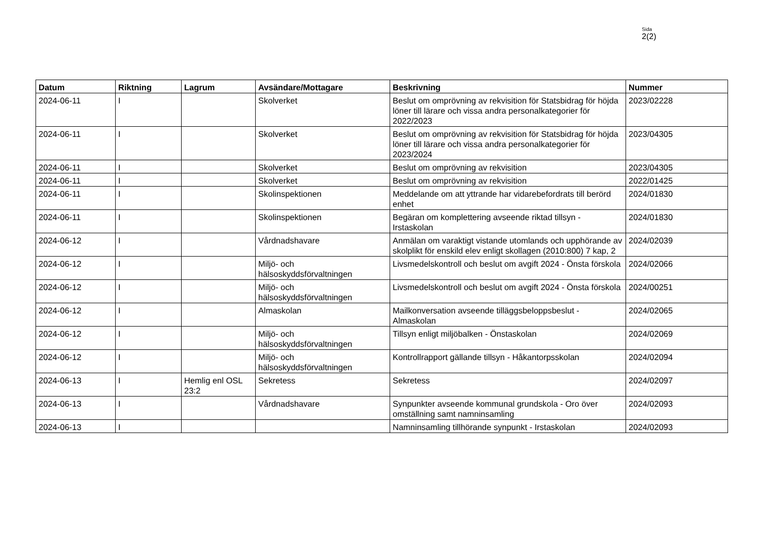Sida
2(2)
| Datum | Riktning | Lagrum | Avsändare/Mottagare | Beskrivning | Nummer |
| --- | --- | --- | --- | --- | --- |
| 2024-06-11 | I | | Skolverket | Beslut om omprövning av rekvisition för Statsbidrag för höjda löner till lärare och vissa andra personalkategorier för 2022/2023 | 2023/02228 |
| 2024-06-11 | I | | Skolverket | Beslut om omprövning av rekvisition för Statsbidrag för höjda löner till lärare och vissa andra personalkategorier för 2023/2024 | 2023/04305 |
| 2024-06-11 | I | | Skolverket | Beslut om omprövning av rekvisition | 2023/04305 |
| 2024-06-11 | I | | Skolverket | Beslut om omprövning av rekvisition | 2022/01425 |
| 2024-06-11 | I | | Skolinspektionen | Meddelande om att yttrande har vidarebefordrats till berörd enhet | 2024/01830 |
| 2024-06-11 | I | | Skolinspektionen | Begäran om komplettering avseende riktad tillsyn - Irstaskolan | 2024/01830 |
| 2024-06-12 | I | | Vårdnadshavare | Anmälan om varaktigt vistande utomlands och upphörande av skolplikt för enskild elev enligt skollagen (2010:800) 7 kap, 2 | 2024/02039 |
| 2024-06-12 | I | | Miljö- och hälsoskyddsförvaltningen | Livsmedelskontroll och beslut om avgift 2024 - Önsta förskola | 2024/02066 |
| 2024-06-12 | I | | Miljö- och hälsoskyddsförvaltningen | Livsmedelskontroll och beslut om avgift 2024 - Önsta förskola | 2024/00251 |
| 2024-06-12 | I | | Almaskolan | Mailkonversation avseende tilläggsbeloppsbeslut - Almaskolan | 2024/02065 |
| 2024-06-12 | I | | Miljö- och hälsoskyddsförvaltningen | Tillsyn enligt miljöbalken - Önstaskolan | 2024/02069 |
| 2024-06-12 | I | | Miljö- och hälsoskyddsförvaltningen | Kontrollrapport gällande tillsyn - Håkantorpsskolan | 2024/02094 |
| 2024-06-13 | I | Hemlig enl OSL 23:2 | Sekretess | Sekretess | 2024/02097 |
| 2024-06-13 | I | | Vårdnadshavare | Synpunkter avseende kommunal grundskola - Oro över omställning samt namninsamling | 2024/02093 |
| 2024-06-13 | I | | | Namninsamling tillhörande synpunkt - Irstaskolan | 2024/02093 |